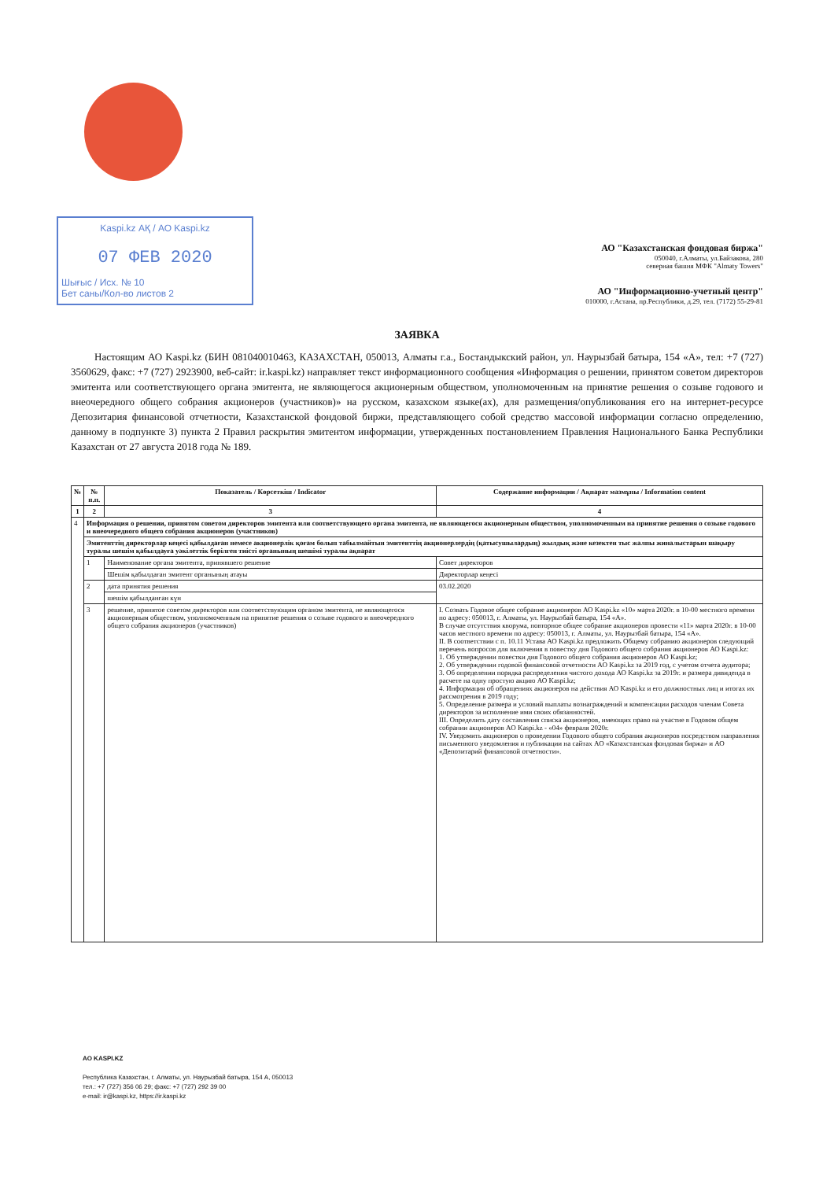Kaspi.kz АҚ / АО Kaspi.kz
07 ФЕВ 2020
Шығыс / Исх. № 10
Бет саны/Кол-во листов 2
АО "Казахстанская фондовая биржа"
050040, г.Алматы, ул.Байзакова, 280
северная башня МФК "Almaty Towers"
АО "Информационно-учетный центр"
010000, г.Астана, пр.Республики, д.29, тел. (7172) 55-29-81
ЗАЯВКА
Настоящим АО Kaspi.kz (БИН 081040010463, КАЗАХСТАН, 050013, Алматы г.а., Бостандыкский район, ул. Наурызбай батыра, 154 «А», тел: +7 (727) 3560629, факс: +7 (727) 2923900, веб-сайт: ir.kaspi.kz) направляет текст информационного сообщения «Информация о решении, принятом советом директоров эмитента или соответствующего органа эмитента, не являющегося акционерным обществом, уполномоченным на принятие решения о созыве годового и внеочередного общего собрания акционеров (участников)» на русском, казахском языке(ах), для размещения/опубликования его на интернет-ресурсе Депозитария финансовой отчетности, Казахстанской фондовой биржи, представляющего собой средство массовой информации согласно определению, данному в подпункте 3) пункта 2 Правил раскрытия эмитентом информации, утвержденных постановлением Правления Национального Банка Республики Казахстан от 27 августа 2018 года № 189.
| № | № п.п. | Показатель / Көрсеткіш / Indicator | Содержание информации / Ақпарат мазмұны / Information content |
| --- | --- | --- | --- |
| 1 | 2 | 3 | 4 |
| 4 | Информация о решении, принятом советом директоров эмитента или соответствующего органа эмитента, не являющегося акционерным обществом, уполномоченным на принятие решения о созыве годового и внеочередного общего собрания акционеров (участников) | | |
| | Эмитенттің директорлар кеңесі қабылдаған немесе акционерлік қоғам болып табылмайтын эмитенттің акционерлердің (қатысушылардың) жылдық және кезектен тыс жалпы жиналыстарын шақыру туралы шешім қабылдауға уәкілеттік берілген тиісті органының шешімі туралы ақпарат | | |
| | 1 | Наименование органа эмитента, принявшего решение | Совет директоров |
| | | Шешім қабылдаған эмитент органының атауы | Директорлар кеңесі |
| | 2 | дата принятия решения | 03.02.2020 |
| | | шешім қабылданған күн | |
| | 3 | решение, принятое советом директоров или соответствующим органом эмитента, не являющегося акционерным обществом, уполномоченным на принятие решения о созыве годового и внеочередного общего собрания акционеров (участников) | I. Созвать Годовое общее собрание акционеров АО Kaspi.kz «10» марта 2020г. в 10-00 местного времени по адресу: 050013, г. Алматы, ул. Наурызбай батыра, 154 «А». В случае отсутствия кворума, повторное общее собрание акционеров провести «11» марта 2020г. в 10-00 часов местного времени по адресу: 050013, г. Алматы, ул. Наурызбай батыра, 154 «А». II. В соответствии с п. 10.11 Устава АО Kaspi.kz предложить Общему собранию акционеров следующий перечень вопросов для включения в повестку дня Годового общего собрания акционеров АО Kaspi.kz: 1. Об утверждении повестки дня Годового общего собрания акционеров АО Kaspi.kz; 2. Об утверждении годовой финансовой отчетности АО Kaspi.kz за 2019 год, с учетом отчета аудитора; 3. Об определении порядка распределения чистого дохода АО Kaspi.kz за 2019г. и размера дивиденда в расчете на одну простую акцию АО Kaspi.kz; 4. Информация об обращениях акционеров на действия АО Kaspi.kz и его должностных лиц и итогах их рассмотрения в 2019 году; 5. Определение размера и условий выплаты вознаграждений и компенсации расходов членам Совета директоров за исполнение ими своих обязанностей. III. Определить дату составления списка акционеров, имеющих право на участие в Годовом общем собрании акционеров АО Kaspi.kz - «04» февраля 2020г. IV. Уведомить акционеров о проведении Годового общего собрания акционеров посредством направления письменного уведомления и публикации на сайтах АО «Казахстанская фондовая биржа» и АО «Депозитарий финансовой отчетности». |
АО KASPI.KZ
Республика Казахстан, г. Алматы, ул. Наурызбай батыра, 154 А, 050013
тел.: +7 (727) 356 06 29; факс: +7 (727) 292 39 00
e-mail: ir@kaspi.kz, https://ir.kaspi.kz